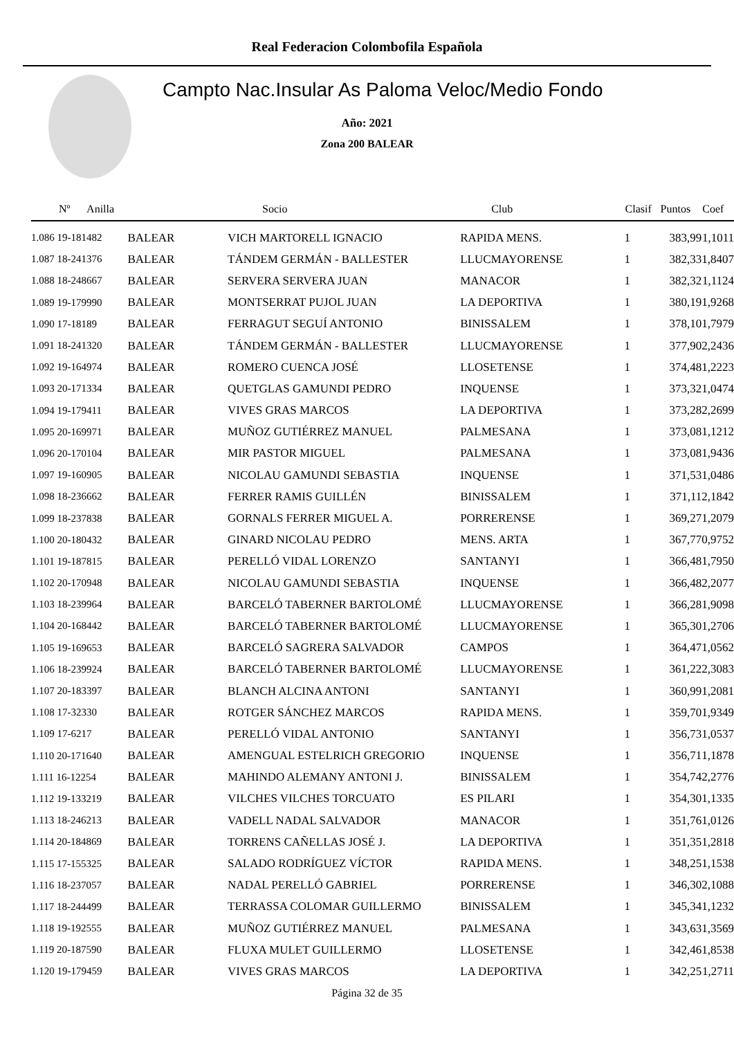Real Federacion Colombofila Española
Campto Nac.Insular As Paloma Veloc/Medio Fondo
Año: 2021
Zona 200 BALEAR
| Nº | Anilla | | Socio | Club | Clasif | Puntos | Coef |
| --- | --- | --- | --- | --- | --- | --- | --- |
| 1.086 19-181482 | | BALEAR | VICH MARTORELL IGNACIO | RAPIDA MENS. | 1 | 383,99 | 1,1011 |
| 1.087 18-241376 | | BALEAR | TÁNDEM GERMÁN - BALLESTER | LLUCMAYORENSE | 1 | 382,33 | 1,8407 |
| 1.088 18-248667 | | BALEAR | SERVERA SERVERA JUAN | MANACOR | 1 | 382,32 | 1,1124 |
| 1.089 19-179990 | | BALEAR | MONTSERRAT PUJOL JUAN | LA DEPORTIVA | 1 | 380,19 | 1,9268 |
| 1.090 17-18189 | | BALEAR | FERRAGUT SEGUÍ ANTONIO | BINISSALEM | 1 | 378,10 | 1,7979 |
| 1.091 18-241320 | | BALEAR | TÁNDEM GERMÁN - BALLESTER | LLUCMAYORENSE | 1 | 377,90 | 2,2436 |
| 1.092 19-164974 | | BALEAR | ROMERO CUENCA JOSÉ | LLOSETENSE | 1 | 374,48 | 1,2223 |
| 1.093 20-171334 | | BALEAR | QUETGLAS GAMUNDI PEDRO | INQUENSE | 1 | 373,32 | 1,0474 |
| 1.094 19-179411 | | BALEAR | VIVES GRAS MARCOS | LA DEPORTIVA | 1 | 373,28 | 2,2699 |
| 1.095 20-169971 | | BALEAR | MUÑOZ GUTIÉRREZ MANUEL | PALMESANA | 1 | 373,08 | 1,1212 |
| 1.096 20-170104 | | BALEAR | MIR PASTOR MIGUEL | PALMESANA | 1 | 373,08 | 1,9436 |
| 1.097 19-160905 | | BALEAR | NICOLAU GAMUNDI SEBASTIA | INQUENSE | 1 | 371,53 | 1,0486 |
| 1.098 18-236662 | | BALEAR | FERRER RAMIS GUILLÉN | BINISSALEM | 1 | 371,11 | 2,1842 |
| 1.099 18-237838 | | BALEAR | GORNALS FERRER MIGUEL A. | PORRERENSE | 1 | 369,27 | 1,2079 |
| 1.100 20-180432 | | BALEAR | GINARD NICOLAU PEDRO | MENS. ARTA | 1 | 367,77 | 0,9752 |
| 1.101 19-187815 | | BALEAR | PERELLÓ VIDAL LORENZO | SANTANYI | 1 | 366,48 | 1,7950 |
| 1.102 20-170948 | | BALEAR | NICOLAU GAMUNDI SEBASTIA | INQUENSE | 1 | 366,48 | 2,2077 |
| 1.103 18-239964 | | BALEAR | BARCELÓ TABERNER BARTOLOMÉ | LLUCMAYORENSE | 1 | 366,28 | 1,9098 |
| 1.104 20-168442 | | BALEAR | BARCELÓ TABERNER BARTOLOMÉ | LLUCMAYORENSE | 1 | 365,30 | 1,2706 |
| 1.105 19-169653 | | BALEAR | BARCELÓ SAGRERA SALVADOR | CAMPOS | 1 | 364,47 | 1,0562 |
| 1.106 18-239924 | | BALEAR | BARCELÓ TABERNER BARTOLOMÉ | LLUCMAYORENSE | 1 | 361,22 | 2,3083 |
| 1.107 20-183397 | | BALEAR | BLANCH ALCINA ANTONI | SANTANYI | 1 | 360,99 | 1,2081 |
| 1.108 17-32330 | | BALEAR | ROTGER SÁNCHEZ MARCOS | RAPIDA MENS. | 1 | 359,70 | 1,9349 |
| 1.109 17-6217 | | BALEAR | PERELLÓ VIDAL ANTONIO | SANTANYI | 1 | 356,73 | 1,0537 |
| 1.110 20-171640 | | BALEAR | AMENGUAL ESTELRICH GREGORIO | INQUENSE | 1 | 356,71 | 1,1878 |
| 1.111 16-12254 | | BALEAR | MAHINDO ALEMANY ANTONI J. | BINISSALEM | 1 | 354,74 | 2,2776 |
| 1.112 19-133219 | | BALEAR | VILCHES VILCHES TORCUATO | ES PILARI | 1 | 354,30 | 1,1335 |
| 1.113 18-246213 | | BALEAR | VADELL NADAL SALVADOR | MANACOR | 1 | 351,76 | 1,0126 |
| 1.114 20-184869 | | BALEAR | TORRENS CAÑELLAS JOSÉ J. | LA DEPORTIVA | 1 | 351,35 | 1,2818 |
| 1.115 17-155325 | | BALEAR | SALADO RODRÍGUEZ VÍCTOR | RAPIDA MENS. | 1 | 348,25 | 1,1538 |
| 1.116 18-237057 | | BALEAR | NADAL PERELLÓ GABRIEL | PORRERENSE | 1 | 346,30 | 2,1088 |
| 1.117 18-244499 | | BALEAR | TERRASSA COLOMAR GUILLERMO | BINISSALEM | 1 | 345,34 | 1,1232 |
| 1.118 19-192555 | | BALEAR | MUÑOZ GUTIÉRREZ MANUEL | PALMESANA | 1 | 343,63 | 1,3569 |
| 1.119 20-187590 | | BALEAR | FLUXA MULET GUILLERMO | LLOSETENSE | 1 | 342,46 | 1,8538 |
| 1.120 19-179459 | | BALEAR | VIVES GRAS MARCOS | LA DEPORTIVA | 1 | 342,25 | 1,2711 |
Página 32 de 35